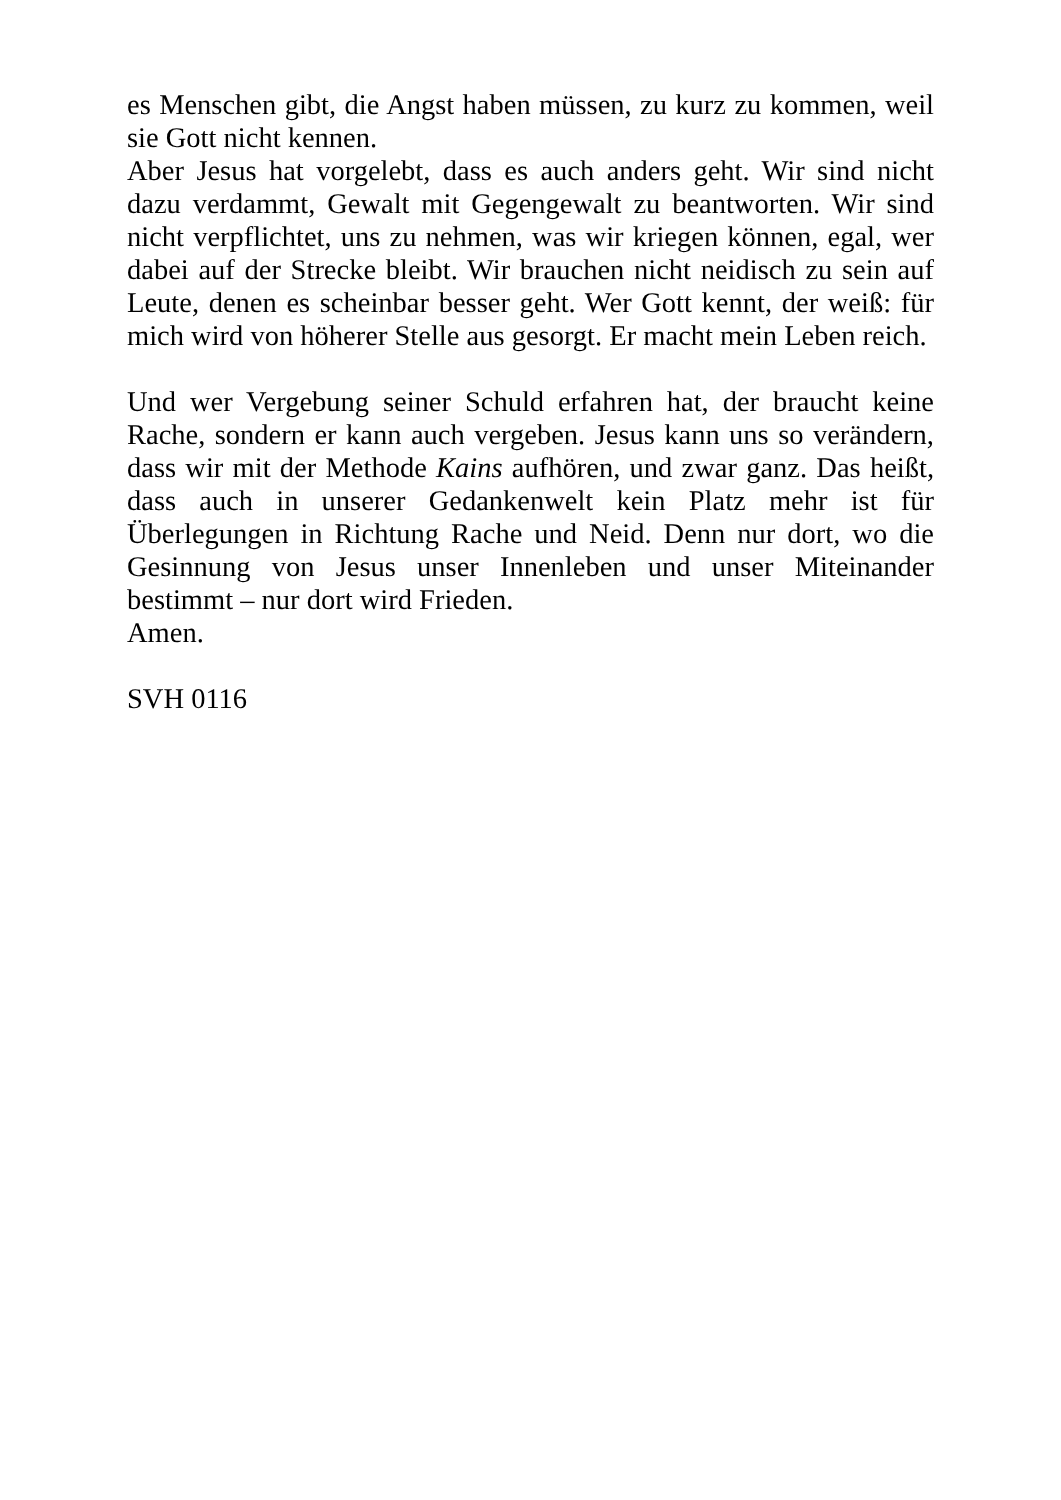es Menschen gibt, die Angst haben müssen, zu kurz zu kommen, weil sie Gott nicht kennen.
Aber Jesus hat vorgelebt, dass es auch anders geht. Wir sind nicht dazu verdammt, Gewalt mit Gegengewalt zu beantworten. Wir sind nicht verpflichtet, uns zu nehmen, was wir kriegen können, egal, wer dabei auf der Strecke bleibt. Wir brauchen nicht neidisch zu sein auf Leute, denen es scheinbar besser geht. Wer Gott kennt, der weiß: für mich wird von höherer Stelle aus gesorgt. Er macht mein Leben reich.
Und wer Vergebung seiner Schuld erfahren hat, der braucht keine Rache, sondern er kann auch vergeben. Jesus kann uns so verändern, dass wir mit der Methode Kains aufhören, und zwar ganz. Das heißt, dass auch in unserer Gedankenwelt kein Platz mehr ist für Überlegungen in Richtung Rache und Neid. Denn nur dort, wo die Gesinnung von Jesus unser Innenleben und unser Miteinander bestimmt – nur dort wird Frieden.
Amen.
SVH 0116